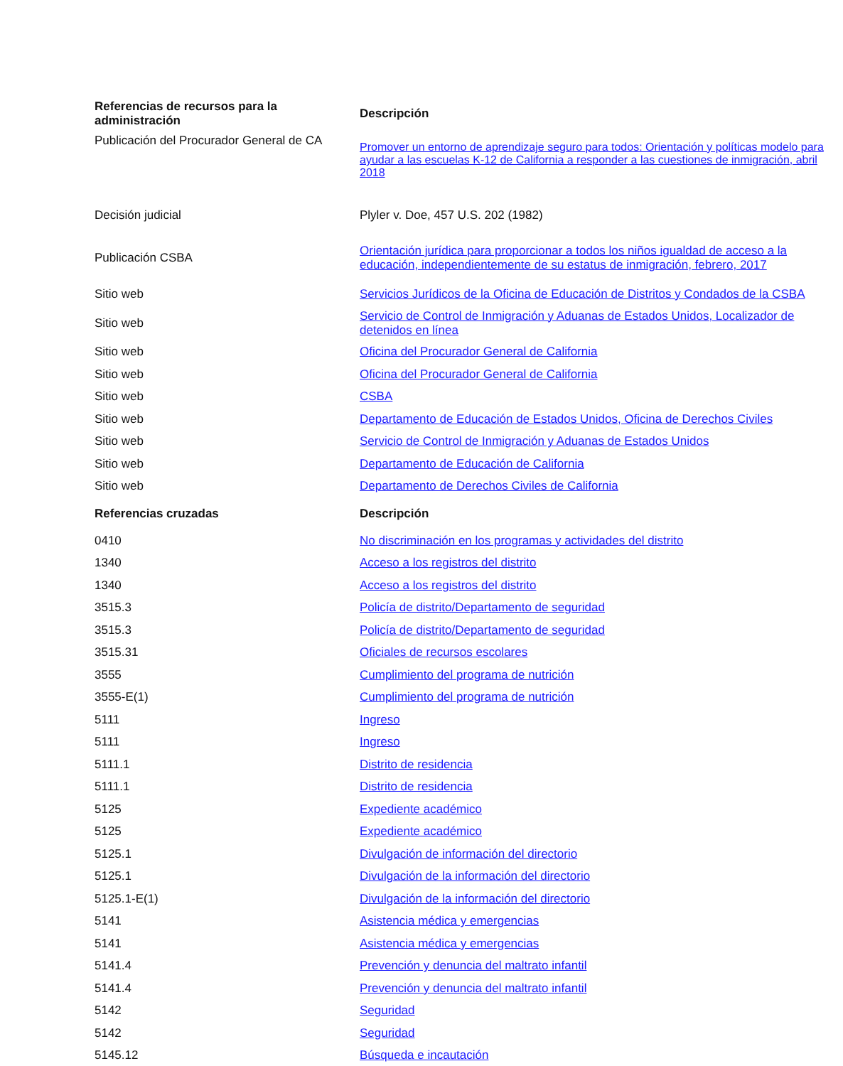| Referencias de recursos para la administración | Descripción |
| --- | --- |
| Publicación del Procurador General de CA | Promover un entorno de aprendizaje seguro para todos: Orientación y políticas modelo para ayudar a las escuelas K-12 de California a responder a las cuestiones de inmigración, abril 2018 |
| Decisión judicial | Plyler v. Doe, 457 U.S. 202 (1982) |
| Publicación CSBA | Orientación jurídica para proporcionar a todos los niños igualdad de acceso a la educación, independientemente de su estatus de inmigración, febrero, 2017 |
| Sitio web | Servicios Jurídicos de la Oficina de Educación de Distritos y Condados de la CSBA |
| Sitio web | Servicio de Control de Inmigración y Aduanas de Estados Unidos, Localizador de detenidos en línea |
| Sitio web | Oficina del Procurador General de California |
| Sitio web | Oficina del Procurador General de California |
| Sitio web | CSBA |
| Sitio web | Departamento de Educación de Estados Unidos, Oficina de Derechos Civiles |
| Sitio web | Servicio de Control de Inmigración y Aduanas de Estados Unidos |
| Sitio web | Departamento de Educación de California |
| Sitio web | Departamento de Derechos Civiles de California |
| Referencias cruzadas | Descripción |
| 0410 | No discriminación en los programas y actividades del distrito |
| 1340 | Acceso a los registros del distrito |
| 1340 | Acceso a los registros del distrito |
| 3515.3 | Policía de distrito/Departamento de seguridad |
| 3515.3 | Policía de distrito/Departamento de seguridad |
| 3515.31 | Oficiales de recursos escolares |
| 3555 | Cumplimiento del programa de nutrición |
| 3555-E(1) | Cumplimiento del programa de nutrición |
| 5111 | Ingreso |
| 5111 | Ingreso |
| 5111.1 | Distrito de residencia |
| 5111.1 | Distrito de residencia |
| 5125 | Expediente académico |
| 5125 | Expediente académico |
| 5125.1 | Divulgación de información del directorio |
| 5125.1 | Divulgación de la información del directorio |
| 5125.1-E(1) | Divulgación de la información del directorio |
| 5141 | Asistencia médica y emergencias |
| 5141 | Asistencia médica y emergencias |
| 5141.4 | Prevención y denuncia del maltrato infantil |
| 5141.4 | Prevención y denuncia del maltrato infantil |
| 5142 | Seguridad |
| 5142 | Seguridad |
| 5145.12 | Búsqueda e incautación |